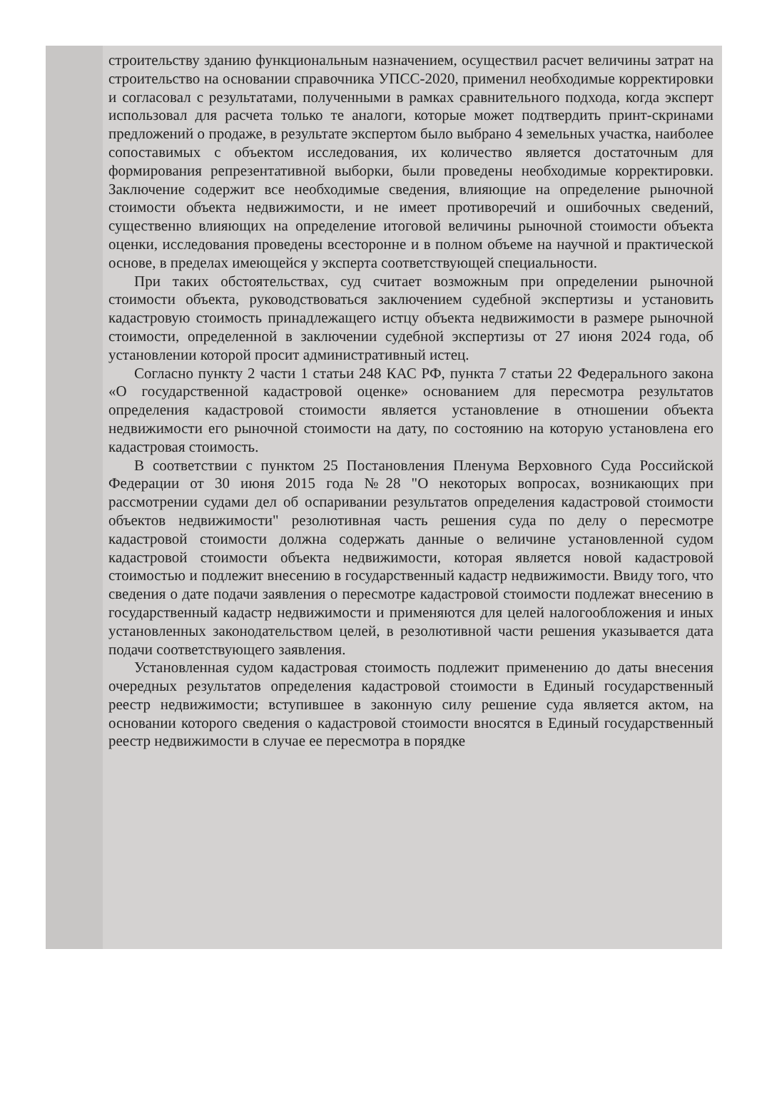строительству зданию функциональным назначением, осуществил расчет величины затрат на строительство на основании справочника УПСС-2020, применил необходимые корректировки и согласовал с результатами, полученными в рамках сравнительного подхода, когда эксперт использовал для расчета только те аналоги, которые может подтвердить принт-скринами предложений о продаже, в результате экспертом было выбрано 4 земельных участка, наиболее сопоставимых с объектом исследования, их количество является достаточным для формирования репрезентативной выборки, были проведены необходимые корректировки. Заключение содержит все необходимые сведения, влияющие на определение рыночной стоимости объекта недвижимости, и не имеет противоречий и ошибочных сведений, существенно влияющих на определение итоговой величины рыночной стоимости объекта оценки, исследования проведены всесторонне и в полном объеме на научной и практической основе, в пределах имеющейся у эксперта соответствующей специальности.
При таких обстоятельствах, суд считает возможным при определении рыночной стоимости объекта, руководствоваться заключением судебной экспертизы и установить кадастровую стоимость принадлежащего истцу объекта недвижимости в размере рыночной стоимости, определенной в заключении судебной экспертизы от 27 июня 2024 года, об установлении которой просит административный истец.
Согласно пункту 2 части 1 статьи 248 КАС РФ, пункта 7 статьи 22 Федерального закона «О государственной кадастровой оценке» основанием для пересмотра результатов определения кадастровой стоимости является установление в отношении объекта недвижимости его рыночной стоимости на дату, по состоянию на которую установлена его кадастровая стоимость.
В соответствии с пунктом 25 Постановления Пленума Верховного Суда Российской Федерации от 30 июня 2015 года №28 "О некоторых вопросах, возникающих при рассмотрении судами дел об оспаривании результатов определения кадастровой стоимости объектов недвижимости" резолютивная часть решения суда по делу о пересмотре кадастровой стоимости должна содержать данные о величине установленной судом кадастровой стоимости объекта недвижимости, которая является новой кадастровой стоимостью и подлежит внесению в государственный кадастр недвижимости. Ввиду того, что сведения о дате подачи заявления о пересмотре кадастровой стоимости подлежат внесению в государственный кадастр недвижимости и применяются для целей налогообложения и иных установленных законодательством целей, в резолютивной части решения указывается дата подачи соответствующего заявления.
Установленная судом кадастровая стоимость подлежит применению до даты внесения очередных результатов определения кадастровой стоимости в Единый государственный реестр недвижимости; вступившее в законную силу решение суда является актом, на основании которого сведения о кадастровой стоимости вносятся в Единый государственный реестр недвижимости в случае ее пересмотра в порядке